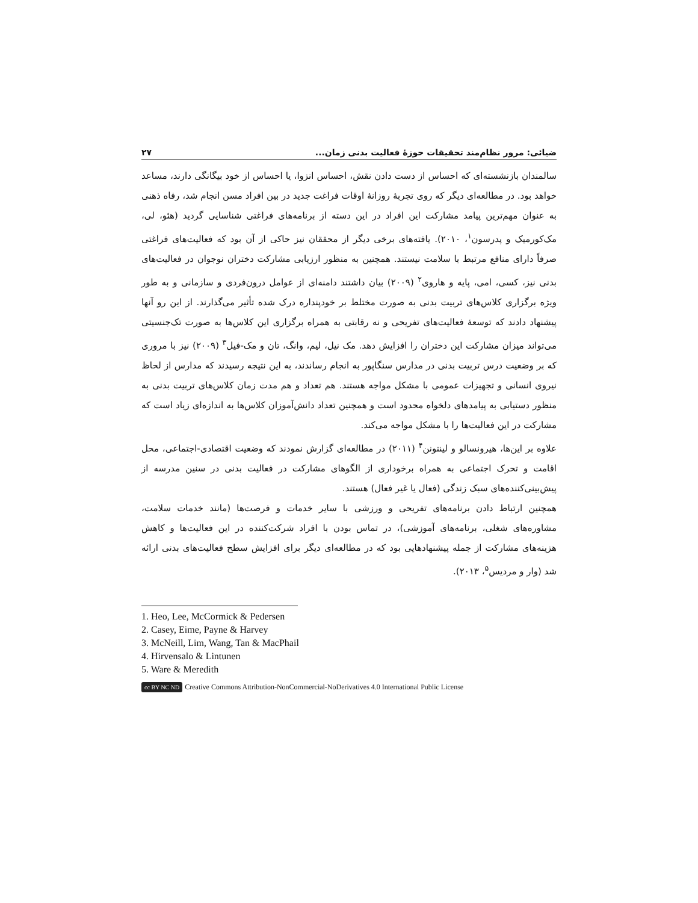ضیائی: مرور نظام‌مند تحقیقات حوزۀ فعالیت بدنی زمان... ۲۷
سالمندان بازنشسته‌ای که احساس از دست دادن نقش، احساس انزوا، یا احساس از خود بیگانگی دارند، مساعد خواهد بود. در مطالعه‌ای دیگر که روی تجربۀ روزانۀ اوقات فراغت جدید در بین افراد مسن انجام شد، رفاه ذهنی به عنوان مهم‌ترین پیامد مشارکت این افراد در این دسته از برنامه‌های فراغتی شناسایی گردید (هئو، لی، مک‌کورمیک و پدرسون<sup>۱</sup>، ۲۰۱۰). یافته‌های برخی دیگر از محققان نیز حاکی از آن بود که فعالیت‌های فراغتی صرفاً دارای منافع مرتبط با سلامت نیستند. همچنین به منظور ارزیابی مشارکت دختران نوجوان در فعالیت‌های بدنی نیز، کسی، امی، پایه و هاروی<sup>۲</sup> (۲۰۰۹) بیان داشتند دامنه‌ای از عوامل درون‌فردی و سازمانی و به طور ویژه برگزاری کلاس‌های تربیت بدنی به صورت مختلط بر خودپنداره درک شده تأثیر می‌گذارند. از این رو آنها پیشنهاد دادند که توسعۀ فعالیت‌های تفریحی و نه رقابتی به همراه برگزاری این کلاس‌ها به صورت تک‌جنسیتی می‌تواند میزان مشارکت این دختران را افزایش دهد. مک نیل، لیم، وانگ، تان و مک-فیل<sup>۳</sup> (۲۰۰۹) نیز با مروری که بر وضعیت درس تربیت بدنی در مدارس سنگاپور به انجام رساندند، به این نتیجه رسیدند که مدارس از لحاظ نیروی انسانی و تجهیزات عمومی با مشکل مواجه هستند. هم تعداد و هم مدت زمان کلاس‌های تربیت بدنی به منظور دستیابی به پیامدهای دلخواه محدود است و همچنین تعداد دانش‌آموزان کلاس‌ها به اندازه‌ای زیاد است که مشارکت در این فعالیت‌ها را با مشکل مواجه می‌کند.
علاوه بر این‌ها، هیرونسالو و لینتونن<sup>۴</sup> (۲۰۱۱) در مطالعه‌ای گزارش نمودند که وضعیت اقتصادی-اجتماعی، محل اقامت و تحرک اجتماعی به همراه برخوداری از الگوهای مشارکت در فعالیت بدنی در سنین مدرسه از پیش‌بینی‌کننده‌های سبک زندگی (فعال یا غیر فعال) هستند.
همچنین ارتباط دادن برنامه‌های تفریحی و ورزشی با سایر خدمات و فرصت‌ها (مانند خدمات سلامت، مشاوره‌های شغلی، برنامه‌های آموزشی)، در تماس بودن با افراد شرکت‌کننده در این فعالیت‌ها و کاهش هزینه‌های مشارکت از جمله پیشنهادهایی بود که در مطالعه‌ای دیگر برای افزایش سطح فعالیت‌های بدنی ارائه شد (وار و مردیس<sup>۵</sup>، ۲۰۱۳).
1. Heo, Lee, McCormick & Pedersen
2. Casey, Eime, Payne & Harvey
3. McNeill, Lim, Wang, Tan & MacPhail
4. Hirvensalo & Lintunen
5. Ware & Meredith
cc BY NC ND Creative Commons Attribution-NonCommercial-NoDerivatives 4.0 International Public License